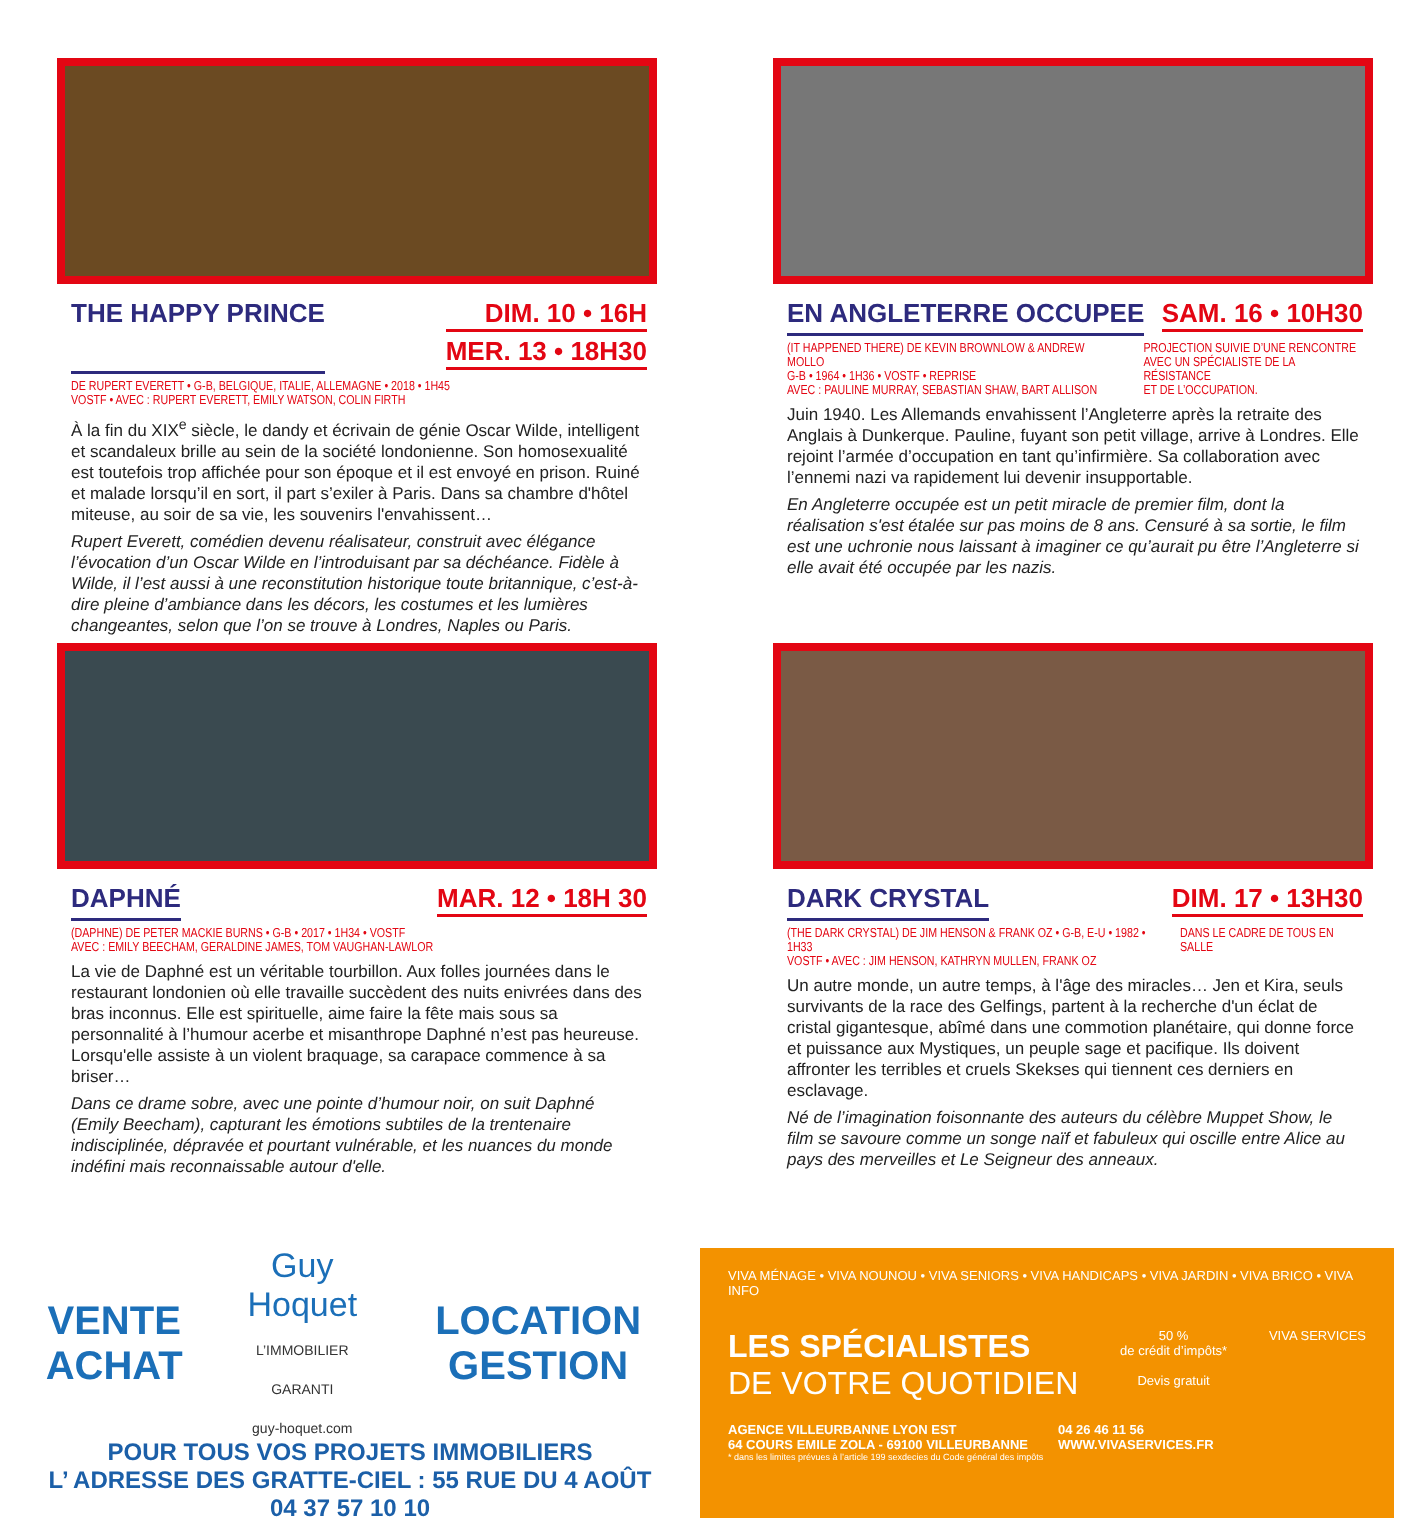THE HAPPY PRINCE DIM. 10 • 16H
MER. 13 • 18H30
DE RUPERT EVERETT • G-B, BELGIQUE, ITALIE, ALLEMAGNE • 2018 • 1H45
VOSTF • AVEC : RUPERT EVERETT, EMILY WATSON, COLIN FIRTH
À la fin du XIX<sup>e</sup> siècle, le dandy et écrivain de génie Oscar Wilde, intelligent et scandaleux brille au sein de la société londonienne. Son homosexualité est toutefois trop affichée pour son époque et il est envoyé en prison. Ruiné et malade lorsqu’il en sort, il part s’exiler à Paris. Dans sa chambre d'hôtel miteuse, au soir de sa vie, les souvenirs l'envahissent…
Rupert Everett, comédien devenu réalisateur, construit avec élégance l’évocation d’un Oscar Wilde en l’introduisant par sa déchéance. Fidèle à Wilde, il l’est aussi à une reconstitution historique toute britannique, c’est-à-dire pleine d’ambiance dans les décors, les costumes et les lumières changeantes, selon que l’on se trouve à Londres, Naples ou Paris.
EN ANGLETERRE OCCUPEE SAM. 16 • 10H30
(IT HAPPENED THERE) DE KEVIN BROWNLOW & ANDREW MOLLO
G-B • 1964 • 1H36 • VOSTF • REPRISE
AVEC : PAULINE MURRAY, SEBASTIAN SHAW, BART ALLISON
PROJECTION SUIVIE D’UNE RENCONTRE
AVEC UN SPÉCIALISTE DE LA RÉSISTANCE
ET DE L’OCCUPATION.
Juin 1940. Les Allemands envahissent l’Angleterre après la retraite des Anglais à Dunkerque. Pauline, fuyant son petit village, arrive à Londres. Elle rejoint l’armée d’occupation en tant qu’infirmière. Sa collaboration avec l’ennemi nazi va rapidement lui devenir insupportable.
En Angleterre occupée est un petit miracle de premier film, dont la réalisation s'est étalée sur pas moins de 8 ans. Censuré à sa sortie, le film est une uchronie nous laissant à imaginer ce qu’aurait pu être l’Angleterre si elle avait été occupée par les nazis.
DAPHNÉ MAR. 12 • 18H 30
(DAPHNE) DE PETER MACKIE BURNS • G-B • 2017 • 1H34 • VOSTF
AVEC : EMILY BEECHAM, GERALDINE JAMES, TOM VAUGHAN-LAWLOR
La vie de Daphné est un véritable tourbillon. Aux folles journées dans le restaurant londonien où elle travaille succèdent des nuits enivrées dans des bras inconnus. Elle est spirituelle, aime faire la fête mais sous sa personnalité à l’humour acerbe et misanthrope Daphné n’est pas heureuse. Lorsqu'elle assiste à un violent braquage, sa carapace commence à sa briser…
Dans ce drame sobre, avec une pointe d’humour noir, on suit Daphné (Emily Beecham), capturant les émotions subtiles de la trentenaire indisciplinée, dépravée et pourtant vulnérable, et les nuances du monde indéfini mais reconnaissable autour d'elle.
DARK CRYSTAL DIM. 17 • 13H30
(THE DARK CRYSTAL) DE JIM HENSON & FRANK OZ • G-B, E-U • 1982 • 1H33
VOSTF • AVEC : JIM HENSON, KATHRYN MULLEN, FRANK OZ
DANS LE CADRE DE TOUS EN SALLE
Un autre monde, un autre temps, à l'âge des miracles… Jen et Kira, seuls survivants de la race des Gelfings, partent à la recherche d'un éclat de cristal gigantesque, abîmé dans une commotion planétaire, qui donne force et puissance aux Mystiques, un peuple sage et pacifique. Ils doivent affronter les terribles et cruels Skekses qui tiennent ces derniers en esclavage.
Né de l’imagination foisonnante des auteurs du célèbre Muppet Show, le film se savoure comme un songe naïf et fabuleux qui oscille entre Alice au pays des merveilles et Le Seigneur des anneaux.
VENTE ACHAT Guy Hoquet
L’IMMOBILIER GARANTI
guy-hoquet.com LOCATION GESTION
POUR TOUS VOS PROJETS IMMOBILIERS
L’ ADRESSE DES GRATTE-CIEL : 55 RUE DU 4 AOÛT
04 37 57 10 10
VIVA MÉNAGE • VIVA NOUNOU • VIVA SENIORS • VIVA HANDICAPS • VIVA JARDIN • VIVA BRICO • VIVA INFO
LES SPÉCIALISTES
DE VOTRE QUOTIDIEN
50 %
de crédit d’impôts*
Devis gratuit
VIVA SERVICES
AGENCE VILLEURBANNE LYON EST
64 COURS EMILE ZOLA - 69100 VILLEURBANNE 04 26 46 11 56
WWW.VIVASERVICES.FR
* dans les limites prévues à l’article 199 sexdecies du Code général des impôts